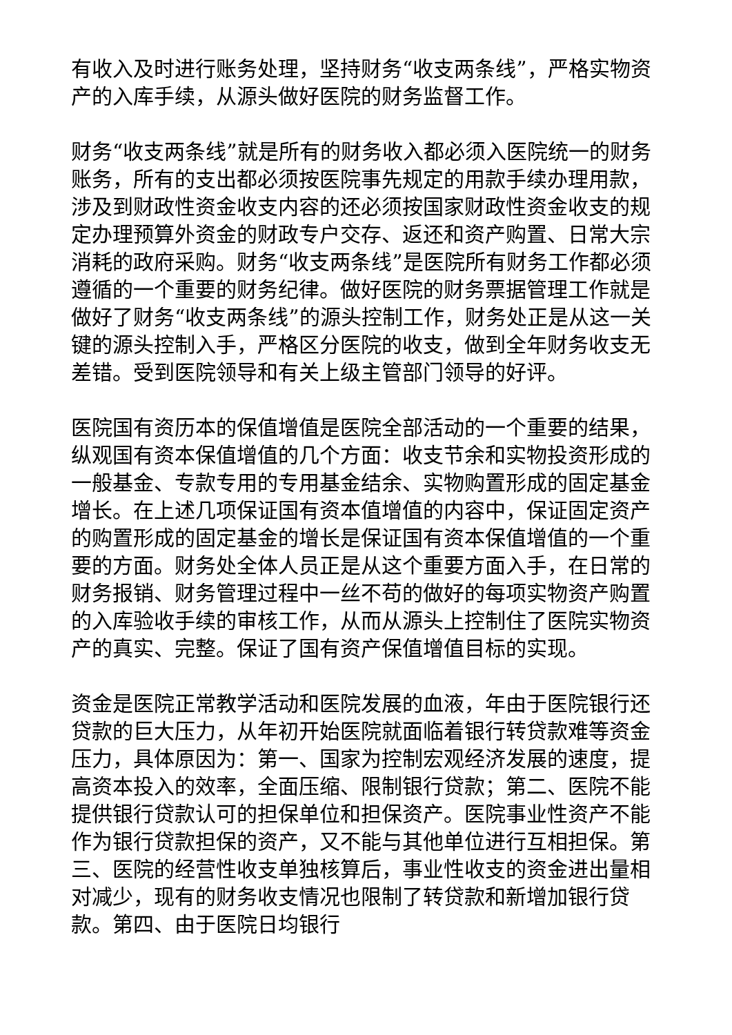有收入及时进行账务处理，坚持财务“收支两条线”，严格实物资产的入库手续，从源头做好医院的财务监督工作。
财务“收支两条线”就是所有的财务收入都必须入医院统一的财务账务，所有的支出都必须按医院事先规定的用款手续办理用款，涉及到财政性资金收支内容的还必须按国家财政性资金收支的规定办理预算外资金的财政专户交存、返还和资产购置、日常大宗消耗的政府采购。财务“收支两条线”是医院所有财务工作都必须遵循的一个重要的财务纪律。做好医院的财务票据管理工作就是做好了财务“收支两条线”的源头控制工作，财务处正是从这一关键的源头控制入手，严格区分医院的收支，做到全年财务收支无差错。受到医院领导和有关上级主管部门领导的好评。
医院国有资历本的保值增值是医院全部活动的一个重要的结果，纵观国有资本保值增值的几个方面：收支节余和实物投资形成的一般基金、专款专用的专用基金结余、实物购置形成的固定基金增长。在上述几项保证国有资本值增值的内容中，保证固定资产的购置形成的固定基金的增长是保证国有资本保值增值的一个重要的方面。财务处全体人员正是从这个重要方面入手，在日常的财务报销、财务管理过程中一丝不苟的做好的每项实物资产购置的入库验收手续的审核工作，从而从源头上控制住了医院实物资产的真实、完整。保证了国有资产保值增值目标的实现。
资金是医院正常教学活动和医院发展的血液，年由于医院银行还贷款的巨大压力，从年初开始医院就面临着银行转贷款难等资金压力，具体原因为：第一、国家为控制宏观经济发展的速度，提高资本投入的效率，全面压缩、限制银行贷款；第二、医院不能提供银行贷款认可的担保单位和担保资产。医院事业性资产不能作为银行贷款担保的资产，又不能与其他单位进行互相担保。第三、医院的经营性收支单独核算后，事业性收支的资金进出量相对减少，现有的财务收支情况也限制了转贷款和新增加银行贷款。第四、由于医院日均银行